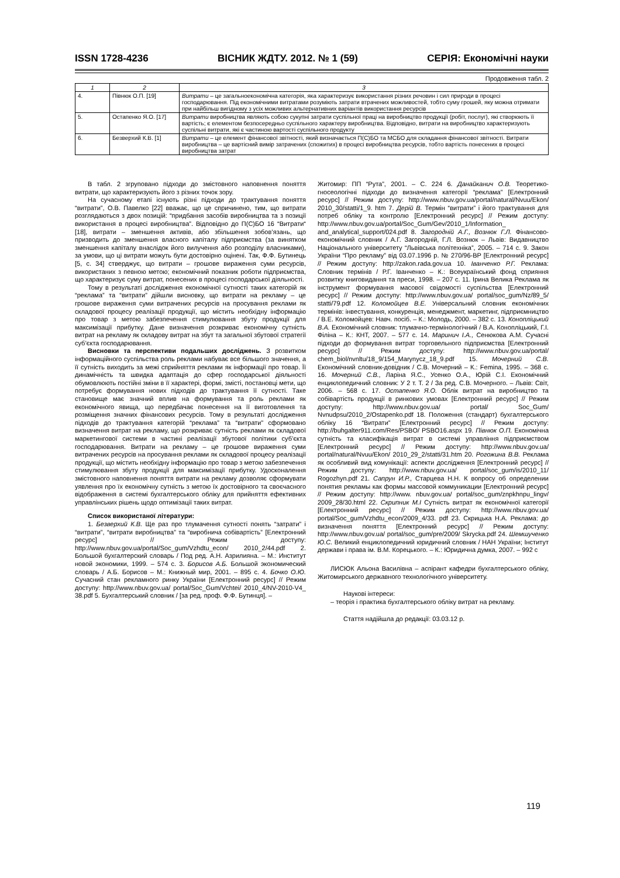ISSN 1728-4236 ВІСНИК ЖДТУ. 2012. № 1 (59) СЕРІЯ: Економічні науки
Продовження табл. 2
| 1 | 2 | 3 |
| --- | --- | --- |
| 4. | Півнюк О.П. [19] | Витрати – це загальноекономічна категорія, яка характеризує використання різних речовин і сил природи в процесі господарювання. Під економічними витратами розуміють затрати втрачених можливостей, тобто суму грошей, яку можна отримати при найбільш вигідному з усіх можливих альтернативних варіантів використання ресурсів |
| 5. | Остапенко Я.О. [17] | Витрати виробництва являють собою сукупні затрати суспільної праці на виробництво продукції (робіт, послуг), які створюють її вартість; є елементом безпосередньо суспільного характеру виробництва. Відповідно, витрати на виробництво характеризують суспільні витрати, які є частиною вартості суспільного продукту |
| 6. | Безверхий К.В. [1] | Витрати – це елемент фінансової звітності, який визначається П(С)БО та МСБО для складання фінансової звітності. Витрати виробництва – це вартісний вимір затрачених (спожитих) в процесі виробництва ресурсів, тобто вартість понесених в процесі виробництва затрат |
В табл. 2 згруповано підходи до змістовного наповнення поняття витрати, що характеризують його з різних точок зору.
На сучасному етапі існують різні підходи до трактування поняття “витрати”, О.В. Павелко [22] вважає, що це спричинено, тим, що витрати розглядаються з двох позицій: “придбання засобів виробництва та з позиції використання в процесі виробництва”. Відповідно до П(С)БО 16 “Витрати“ [18], витрати – зменшення активів, або збільшення зобов’язань, що призводить до зменшення власного капіталу підприємства (за винятком зменшення капіталу внаслідок його вилучення або розподілу власниками), за умови, що ці витрати можуть бути достовірно оцінені. Так, Ф.Ф. Бутинець [5, с. 34] стверджує, що витрати – грошове вираження суми ресурсів, використаних з певною метою; економічний показник роботи підприємства, що характеризує суму витрат, понесених в процесі господарської діяльності.
Тому в результаті дослідження економічної сутності таких категорій як “реклама” та “витрати” дійшли висновку, що витрати на рекламу – це грошове вираження суми витрачених ресурсів на просування реклами як складової процесу реалізації продукції, що містить необхідну інформацію про товар з метою забезпечення стимулювання збуту продукції для максимізації прибутку. Дане визначення розкриває економічну сутність витрат на рекламу як складову витрат на збут та загальної збутової стратегії суб’єкта господарювання.
Висновки та перспективи подальших досліджень. З розвитком інформаційного суспільства роль реклами набуває все більшого значення, а її сутність виходить за межі сприйняття реклами як інформації про товар. Її динамічність та швидка адаптація до сфер господарської діяльності обумовлюють постійні зміни в її характері, формі, змісті, постановці мети, що потребує формування нових підходів до трактування її сутності. Таке становище має значний вплив на формування та роль реклами як економічного явища, що передбачає понесення на її виготовлення та розміщення значних фінансових ресурсів. Тому в результаті дослідження підходів до трактування категорій “реклама” та “витрати” сформовано визначення витрат на рекламу, що розкриває сутність реклами як складової маркетингової системи в частині реалізації збутової політики суб’єкта господарювання. Витрати на рекламу – це грошове вираження суми витрачених ресурсів на просування реклами як складової процесу реалізації продукції, що містить необхідну інформацію про товар з метою забезпечення стимулювання збуту продукції для максимізації прибутку. Удосконалення змістовного наповнення поняття витрати на рекламу дозволяє сформувати уявлення про їх економічну сутність з метою їх достовірного та своєчасного відображення в системі бухгалтерського обліку для прийняття ефективних управлінських рішень щодо оптимізації таких витрат.
Список використаної літератури:
1. Безверхий К.В. Ще раз про тлумачення сутності понять “затрати” і “витрати”, “витрати виробництва” та “виробнича собівартість” [Електронний ресурс] // Режим доступу: http://www.nbuv.gov.ua/portal/Soc_gum/Vzhdtu_econ/ 2010_2/44.pdf 2. Большой бухгалтерский словарь / Под ред. А.Н. Азрилияна. – М.: Институт новой экономики, 1999. – 574 с. 3. Борисов А.Б. Большой экономический словарь / А.Б. Борисов – М.: Книжный мир, 2001. – 895 с. 4. Бочко О.Ю. Сучасний стан рекламного ринку України [Електронний ресурс] // Режим доступу: http://www.nbuv.gov.ua/ portal/Soc_Gum/Vchtei/ 2010_4/NV-2010-V4_ 38.pdf 5. Бухгалтерський словник / [за ред. проф. Ф.Ф. Бутинця]. –
Житомир: ПП “Рута”, 2001. – С. 224 6. Данайканич О.В. Теоретико-гносеологічні підходи до визначення категорії “реклама” [Електронний ресурс] // Режим доступу: http://www.nbuv.gov.ua/portal/natural/Nvuu/Ekon/ 2010_30/statti/1_9. htm 7. Дерій В. Термін “витрати” і його трактування для потреб обліку та контролю [Електронний ресурс] // Режим доступу: http://www.nbuv.gov.ua/portal/Soc_Gum/Gev/2010_1/Information_ and_analytical_support/024.pdf 8. Загородній А.Г., Вознюк Г.Л. Фінансово-економічний словник / А.Г. Загородній, Г.Л. Вознюк – Львів: Видавництво Національного університету “Львівська політехніка”, 2005. – 714 с. 9. Закон України “Про рекламу” від 03.07.1996 р. № 270/96-ВР [Електронний ресурс] // Режим доступу: http://zakon.rada.gov.ua 10. Іванченко Р.Г. Реклама: Словник термінів / Р.Г. Іванченко – К.: Всеукраїнський фонд сприяння розвитку книговидання та преси, 1998. – 207 с. 11. Ірина Велика Реклама як інструмент формування масової свідомості суспільства [Електронний ресурс] // Режим доступу: http://www.nbuv.gov.ua/ portal/soc_gum/Nz/89_5/ statti/79.pdf 12. Коломойцев В.Е. Універсальний словник економічних термінів: інвестування, конкуренція, менеджмент, маркетинг, підприємництво / В.Е. Коломойцев: Навч. посіб. – К.: Молодь, 2000. – 382 с. 13. Конопліцький В.А. Економічний словник: тлумачно-термінологічний / В.А. Конопліцький, Г.І. Філіна – К.: КНТ, 2007. – 577 с. 14. Маринич І.А., Сенюкова А.М. Сучасні підходи до формування витрат торговельного підприємства [Електронний ресурс] // Режим доступу: http://www.nbuv.gov.ua/portal/ chem_biol/nvnltu/18_9/154_Marynycz_18_9.pdf 15. Мочерний С.В. Економічний словник-довідник / С.В. Мочерний – К.: Femina, 1995. – 368 с. 16. Мочерний С.В., Ларіна Я.С., Усенко О.А., Юрій С.І. Економічний енциклопедичний словник: У 2 т. Т. 2 / За ред. С.В. Мочерного. – Львів: Світ, 2006. – 568 с. 17. Остапенко Я.О. Облік витрат на виробництво та собівартість продукції в ринкових умовах [Електронний ресурс] // Режим доступу: http://www.nbuv.gov.ua/ portal/ Soc_Gum/ Nvnudpsu/2010_2/Ostapenko.pdf 18. Положення (стандарт) бухгалтерського обліку 16 “Витрати” [Електронний ресурс] // Режим доступу: http://buhgalter911.com/Res/PSBO/ PSBO16.aspx 19. Півнюк О.П. Економічна сутність та класифікація витрат в системі управління підприємством [Електронний ресурс] // Режим доступу: http://www.nbuv.gov.ua/ portal/natural/Nvuu/Ekon/ 2010_29_2/statti/31.htm 20. Рогожина В.В. Реклама як особливий вид комунікації: аспекти дослідження [Електронний ресурс] // Режим доступу: http://www.nbuv.gov.ua/ portal/soc_gum/is/2010_11/ Rogozhyn.pdf 21. Сапрун И.Р., Старцева Н.Н. К вопросу об определении понятия рекламы как формы массовой коммуникации [Електронний ресурс] // Режим доступу: http://www. nbuv.gov.ua/ portal/soc_gum/znpkhnpu_lingv/ 2009_28/30.html 22. Скрипник М.І Сутність витрат як економічної категорії [Електронний ресурс] // Режим доступу: http://www.nbuv.gov.ua/ portal/Soc_gum/Vzhdtu_econ/2009_4/33. pdf 23. Скрицька Н.А. Реклама: до визначення поняття [Електронний ресурс] // Режим доступу: http://www.nbuv.gov.ua/ portal/soc_gum/pre/2009/ Skrycka.pdf 24. Шемшученко Ю.С. Великий енциклопедичний юридичний словник / НАН України; Інститут держави і права ім. В.М. Корецького. – К.: Юридична думка, 2007. – 992 с
ЛИСЮК Альона Василівна – аспірант кафедри бухгалтерського обліку, Житомирського державного технологічного університету.
Наукові інтереси:
– теорія і практика бухгалтерського обліку витрат на рекламу.
Стаття надійшла до редакції: 03.03.12 р.
119